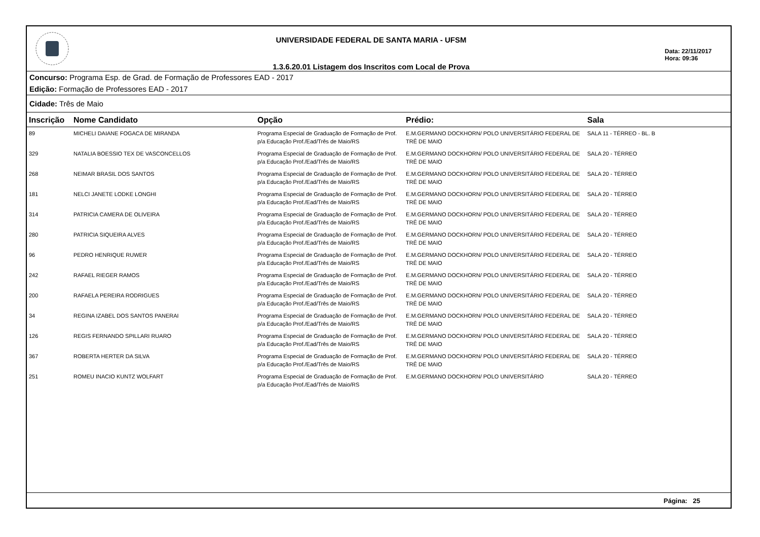UNIVERSIDADE FEDERAL DE SANTA MARIA - UFSM
1.3.6.20.01 Listagem dos Inscritos com Local de Prova
Data: 22/11/2017
Hora: 09:36
Concurso: Programa Esp. de Grad. de Formação de Professores EAD - 2017
Edição: Formação de Professores EAD - 2017
Cidade: Três de Maio
| Inscrição | Nome Candidato | Opção | Prédio: | Sala |
| --- | --- | --- | --- | --- |
| 89 | MICHELI DAIANE FOGACA DE MIRANDA | Programa Especial de Graduação de Formação de Prof. p/a Educação Prof./Ead/Três de Maio/RS | E.M.GERMANO DOCKHORN/ POLO UNIVERSITÁRIO FEDERAL DE TRÊ DE MAIO | SALA 11 - TÉRREO - BL. B |
| 329 | NATALIA BOESSIO TEX DE VASCONCELLOS | Programa Especial de Graduação de Formação de Prof. p/a Educação Prof./Ead/Três de Maio/RS | E.M.GERMANO DOCKHORN/ POLO UNIVERSITÁRIO FEDERAL DE TRÊ DE MAIO | SALA 20 - TÉRREO |
| 268 | NEIMAR BRASIL DOS SANTOS | Programa Especial de Graduação de Formação de Prof. p/a Educação Prof./Ead/Três de Maio/RS | E.M.GERMANO DOCKHORN/ POLO UNIVERSITÁRIO FEDERAL DE TRÊ DE MAIO | SALA 20 - TÉRREO |
| 181 | NELCI JANETE LODKE LONGHI | Programa Especial de Graduação de Formação de Prof. p/a Educação Prof./Ead/Três de Maio/RS | E.M.GERMANO DOCKHORN/ POLO UNIVERSITÁRIO FEDERAL DE TRÊ DE MAIO | SALA 20 - TÉRREO |
| 314 | PATRICIA CAMERA DE OLIVEIRA | Programa Especial de Graduação de Formação de Prof. p/a Educação Prof./Ead/Três de Maio/RS | E.M.GERMANO DOCKHORN/ POLO UNIVERSITÁRIO FEDERAL DE TRÊ DE MAIO | SALA 20 - TÉRREO |
| 280 | PATRICIA SIQUEIRA ALVES | Programa Especial de Graduação de Formação de Prof. p/a Educação Prof./Ead/Três de Maio/RS | E.M.GERMANO DOCKHORN/ POLO UNIVERSITÁRIO FEDERAL DE TRÊ DE MAIO | SALA 20 - TÉRREO |
| 96 | PEDRO HENRIQUE RUWER | Programa Especial de Graduação de Formação de Prof. p/a Educação Prof./Ead/Três de Maio/RS | E.M.GERMANO DOCKHORN/ POLO UNIVERSITÁRIO FEDERAL DE TRÊ DE MAIO | SALA 20 - TÉRREO |
| 242 | RAFAEL RIEGER RAMOS | Programa Especial de Graduação de Formação de Prof. p/a Educação Prof./Ead/Três de Maio/RS | E.M.GERMANO DOCKHORN/ POLO UNIVERSITÁRIO FEDERAL DE TRÊ DE MAIO | SALA 20 - TÉRREO |
| 200 | RAFAELA PEREIRA RODRIGUES | Programa Especial de Graduação de Formação de Prof. p/a Educação Prof./Ead/Três de Maio/RS | E.M.GERMANO DOCKHORN/ POLO UNIVERSITÁRIO FEDERAL DE TRÊ DE MAIO | SALA 20 - TÉRREO |
| 34 | REGINA IZABEL DOS SANTOS PANERAI | Programa Especial de Graduação de Formação de Prof. p/a Educação Prof./Ead/Três de Maio/RS | E.M.GERMANO DOCKHORN/ POLO UNIVERSITÁRIO FEDERAL DE TRÊ DE MAIO | SALA 20 - TÉRREO |
| 126 | REGIS FERNANDO SPILLARI RUARO | Programa Especial de Graduação de Formação de Prof. p/a Educação Prof./Ead/Três de Maio/RS | E.M.GERMANO DOCKHORN/ POLO UNIVERSITÁRIO FEDERAL DE TRÊ DE MAIO | SALA 20 - TÉRREO |
| 367 | ROBERTA HERTER DA SILVA | Programa Especial de Graduação de Formação de Prof. p/a Educação Prof./Ead/Três de Maio/RS | E.M.GERMANO DOCKHORN/ POLO UNIVERSITÁRIO FEDERAL DE TRÊ DE MAIO | SALA 20 - TÉRREO |
| 251 | ROMEU INACIO KUNTZ WOLFART | Programa Especial de Graduação de Formação de Prof. p/a Educação Prof./Ead/Três de Maio/RS | E.M.GERMANO DOCKHORN/ POLO UNIVERSITÁRIO | SALA 20 - TÉRREO |
Página: 25